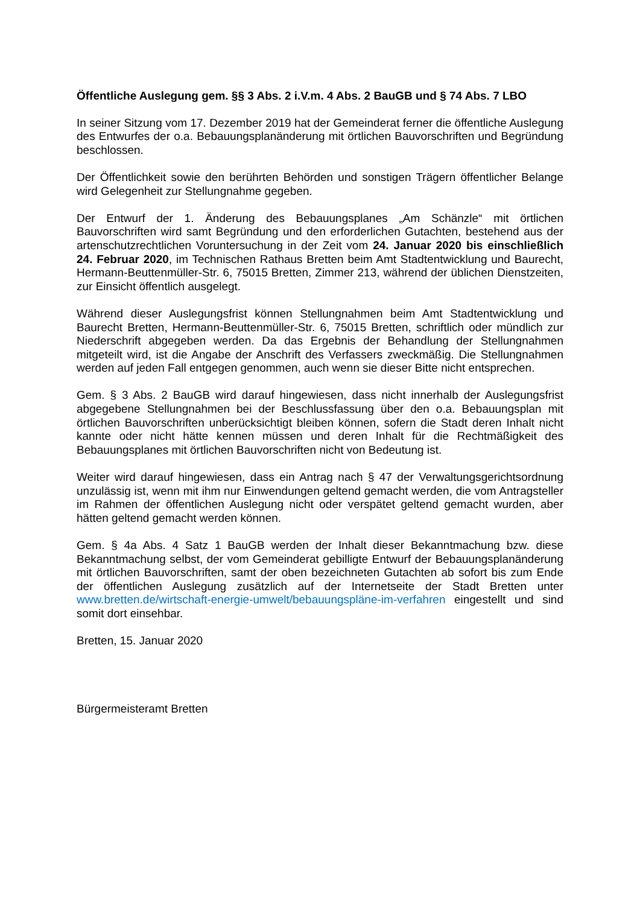Öffentliche Auslegung gem. §§ 3 Abs. 2 i.V.m. 4 Abs. 2 BauGB und § 74 Abs. 7 LBO
In seiner Sitzung vom 17. Dezember 2019 hat der Gemeinderat ferner die öffentliche Auslegung des Entwurfes der o.a. Bebauungsplanänderung mit örtlichen Bauvorschriften und Begründung beschlossen.
Der Öffentlichkeit sowie den berührten Behörden und sonstigen Trägern öffentlicher Belange wird Gelegenheit zur Stellungnahme gegeben.
Der Entwurf der 1. Änderung des Bebauungsplanes „Am Schänzle“ mit örtlichen Bauvorschriften wird samt Begründung und den erforderlichen Gutachten, bestehend aus der artenschutzrechtlichen Voruntersuchung in der Zeit vom 24. Januar 2020 bis einschließlich 24. Februar 2020, im Technischen Rathaus Bretten beim Amt Stadtentwicklung und Baurecht, Hermann-Beuttenmüller-Str. 6, 75015 Bretten, Zimmer 213, während der üblichen Dienstzeiten, zur Einsicht öffentlich ausgelegt.
Während dieser Auslegungsfrist können Stellungnahmen beim Amt Stadtentwicklung und Baurecht Bretten, Hermann-Beuttenmüller-Str. 6, 75015 Bretten, schriftlich oder mündlich zur Niederschrift abgegeben werden. Da das Ergebnis der Behandlung der Stellungnahmen mitgeteilt wird, ist die Angabe der Anschrift des Verfassers zweckmäßig. Die Stellungnahmen werden auf jeden Fall entgegen genommen, auch wenn sie dieser Bitte nicht entsprechen.
Gem. § 3 Abs. 2 BauGB wird darauf hingewiesen, dass nicht innerhalb der Auslegungsfrist abgegebene Stellungnahmen bei der Beschlussfassung über den o.a. Bebauungsplan mit örtlichen Bauvorschriften unberücksichtigt bleiben können, sofern die Stadt deren Inhalt nicht kannte oder nicht hätte kennen müssen und deren Inhalt für die Rechtmäßigkeit des Bebauungsplanes mit örtlichen Bauvorschriften nicht von Bedeutung ist.
Weiter wird darauf hingewiesen, dass ein Antrag nach § 47 der Verwaltungsgerichtsordnung unzulässig ist, wenn mit ihm nur Einwendungen geltend gemacht werden, die vom Antragsteller im Rahmen der öffentlichen Auslegung nicht oder verspätet geltend gemacht wurden, aber hätten geltend gemacht werden können.
Gem. § 4a Abs. 4 Satz 1 BauGB werden der Inhalt dieser Bekanntmachung bzw. diese Bekanntmachung selbst, der vom Gemeinderat gebilligte Entwurf der Bebauungsplanänderung mit örtlichen Bauvorschriften, samt der oben bezeichneten Gutachten ab sofort bis zum Ende der öffentlichen Auslegung zusätzlich auf der Internetseite der Stadt Bretten unter www.bretten.de/wirtschaft-energie-umwelt/bebauungspläne-im-verfahren eingestellt und sind somit dort einsehbar.
Bretten, 15. Januar 2020
Bürgermeisteramt Bretten